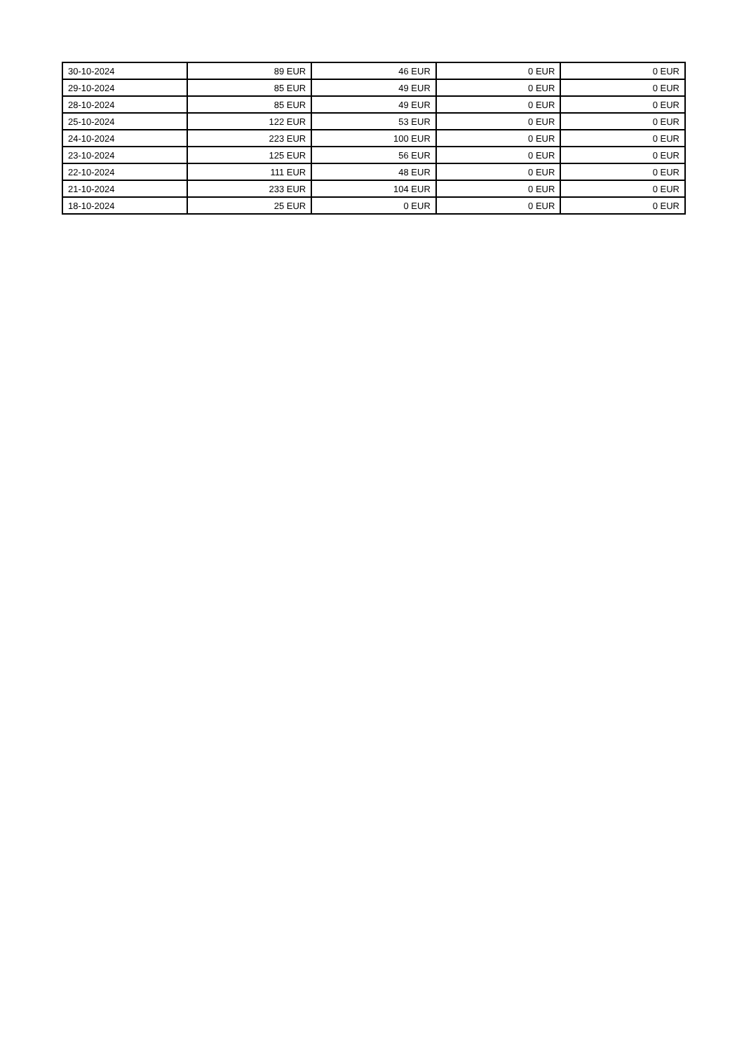| 30-10-2024 | 89 EUR | 46 EUR | 0 EUR | 0 EUR |
| 29-10-2024 | 85 EUR | 49 EUR | 0 EUR | 0 EUR |
| 28-10-2024 | 85 EUR | 49 EUR | 0 EUR | 0 EUR |
| 25-10-2024 | 122 EUR | 53 EUR | 0 EUR | 0 EUR |
| 24-10-2024 | 223 EUR | 100 EUR | 0 EUR | 0 EUR |
| 23-10-2024 | 125 EUR | 56 EUR | 0 EUR | 0 EUR |
| 22-10-2024 | 111 EUR | 48 EUR | 0 EUR | 0 EUR |
| 21-10-2024 | 233 EUR | 104 EUR | 0 EUR | 0 EUR |
| 18-10-2024 | 25 EUR | 0 EUR | 0 EUR | 0 EUR |